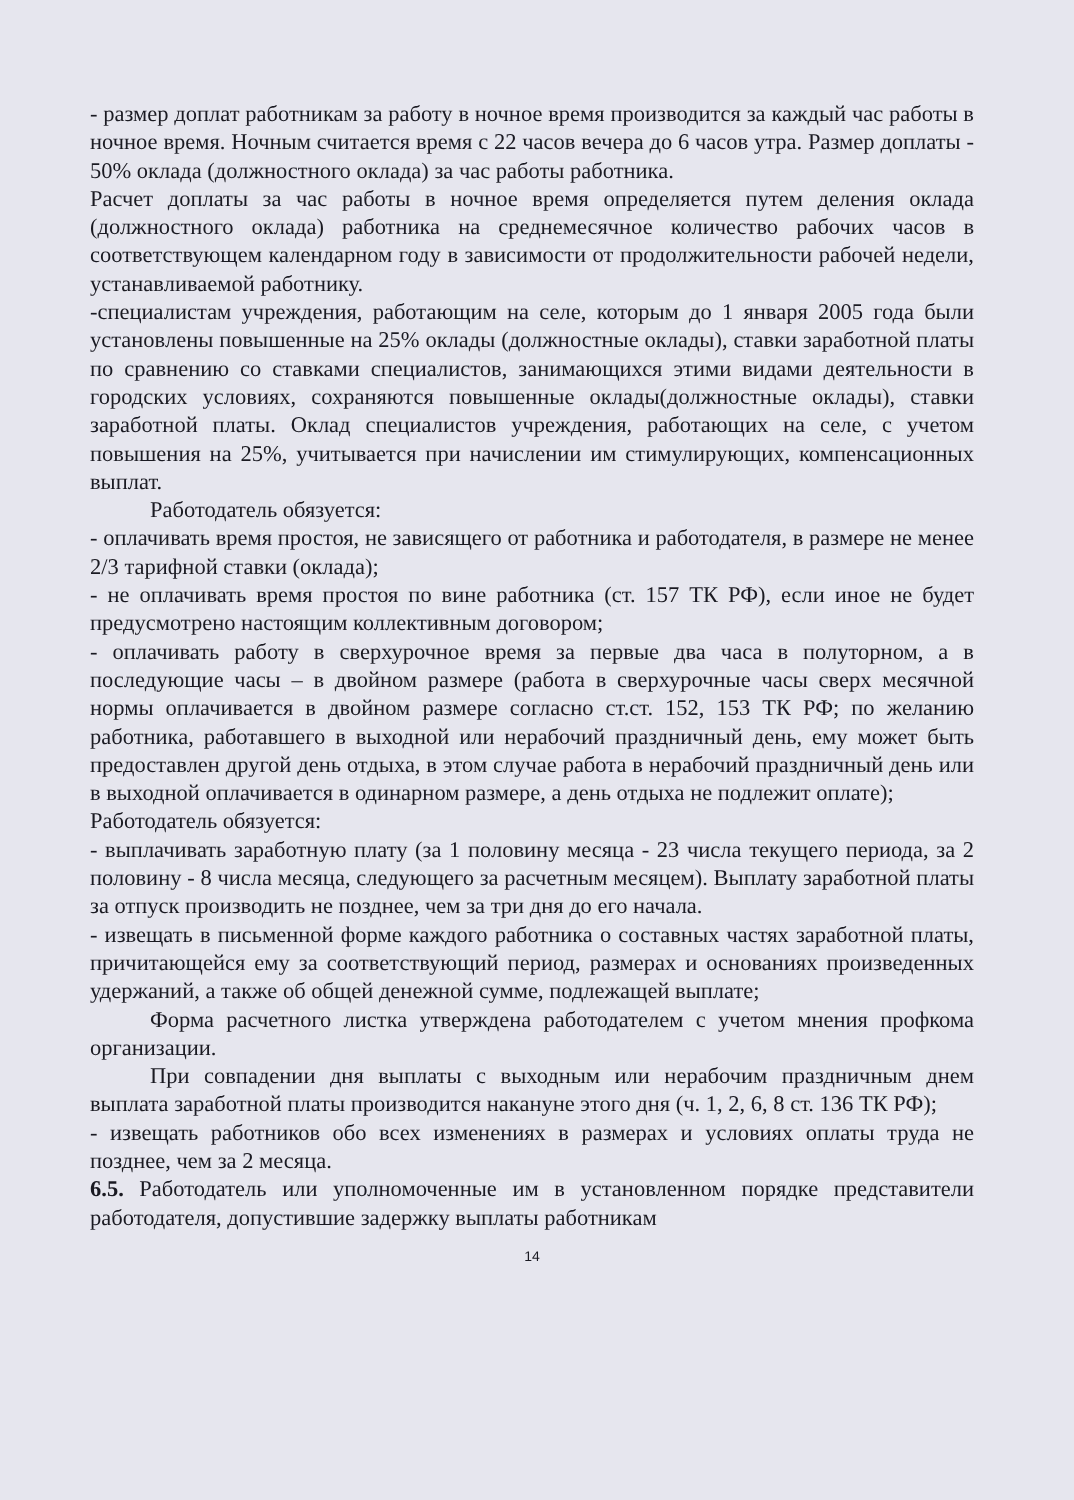- размер доплат работникам за работу в ночное время производится за каждый час работы в ночное время. Ночным считается время с 22 часов вечера до 6 часов утра. Размер доплаты - 50% оклада (должностного оклада) за час работы работника.
Расчет доплаты за час работы в ночное время определяется путем деления оклада (должностного оклада) работника на среднемесячное количество рабочих часов в соответствующем календарном году в зависимости от продолжительности рабочей недели, устанавливаемой работнику.
-специалистам учреждения, работающим на селе, которым до 1 января 2005 года были установлены повышенные на 25% оклады (должностные оклады), ставки заработной платы по сравнению со ставками специалистов, занимающихся этими видами деятельности в городских условиях, сохраняются повышенные оклады(должностные оклады), ставки заработной платы. Оклад специалистов учреждения, работающих на селе, с учетом повышения на 25%, учитывается при начислении им стимулирующих, компенсационных выплат.
Работодатель обязуется:
- оплачивать время простоя, не зависящего от работника и работодателя, в размере не менее 2/3 тарифной ставки (оклада);
- не оплачивать время простоя по вине работника (ст. 157 ТК РФ), если иное не будет предусмотрено настоящим коллективным договором;
- оплачивать работу в сверхурочное время за первые два часа в полуторном, а в последующие часы – в двойном размере (работа в сверхурочные часы сверх месячной нормы оплачивается в двойном размере согласно ст.ст. 152, 153 ТК РФ; по желанию работника, работавшего в выходной или нерабочий праздничный день, ему может быть предоставлен другой день отдыха, в этом случае работа в нерабочий праздничный день или в выходной оплачивается в одинарном размере, а день отдыха не подлежит оплате);
Работодатель обязуется:
- выплачивать заработную плату (за 1 половину месяца - 23 числа текущего периода, за 2 половину - 8 числа месяца, следующего за расчетным месяцем). Выплату заработной платы за отпуск производить не позднее, чем за три дня до его начала.
- извещать в письменной форме каждого работника о составных частях заработной платы, причитающейся ему за соответствующий период, размерах и основаниях произведенных удержаний, а также об общей денежной сумме, подлежащей выплате;
Форма расчетного листка утверждена работодателем с учетом мнения профкома организации.
При совпадении дня выплаты с выходным или нерабочим праздничным днем выплата заработной платы производится накануне этого дня (ч. 1, 2, 6, 8 ст. 136 ТК РФ);
- извещать работников обо всех изменениях в размерах и условиях оплаты труда не позднее, чем за 2 месяца.
6.5. Работодатель или уполномоченные им в установленном порядке представители работодателя, допустившие задержку выплаты работникам
14